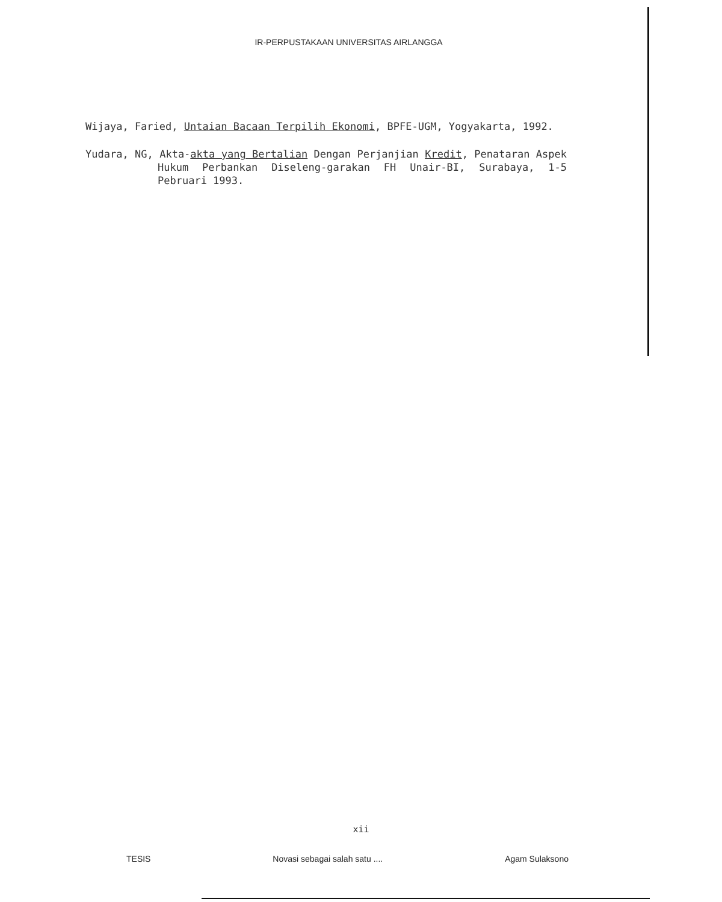IR-PERPUSTAKAAN UNIVERSITAS AIRLANGGA
Wijaya, Faried, Untaian Bacaan Terpilih Ekonomi, BPFE-UGM, Yogyakarta, 1992.
Yudara, NG, Akta-akta yang Bertalian Dengan Perjanjian Kredit, Penataran Aspek Hukum Perbankan Diseleng-garakan FH Unair-BI, Surabaya, 1-5 Pebruari 1993.
xii
TESIS Novasi sebagai salah satu .... Agam Sulaksono